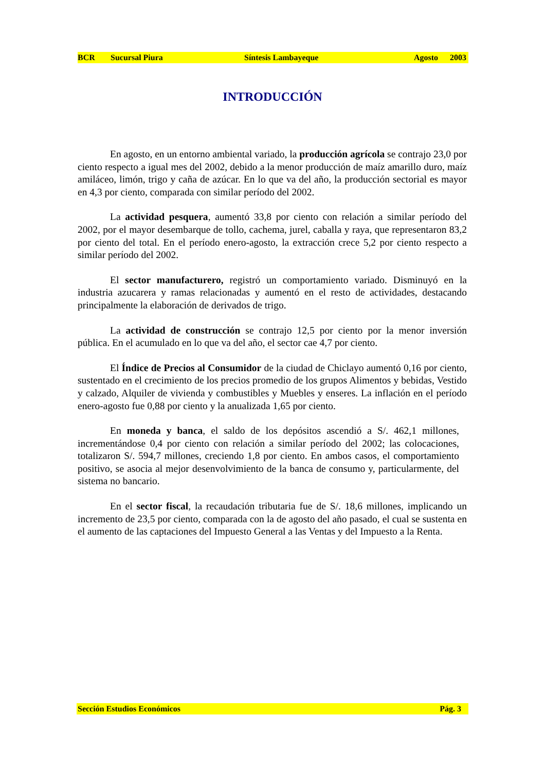BCR Sucursal Piura Síntesis Lambayeque Agosto 2003
INTRODUCCIÓN
En agosto, en un entorno ambiental variado, la producción agrícola se contrajo 23,0 por ciento respecto a igual mes del 2002, debido a la menor producción de maíz amarillo duro, maíz amiláceo, limón, trigo y caña de azúcar. En lo que va del año, la producción sectorial es mayor en 4,3 por ciento, comparada con similar período del 2002.
La actividad pesquera, aumentó 33,8 por ciento con relación a similar período del 2002, por el mayor desembarque de tollo, cachema, jurel, caballa y raya, que representaron 83,2 por ciento del total. En el período enero-agosto, la extracción crece 5,2 por ciento respecto a similar período del 2002.
El sector manufacturero, registró un comportamiento variado. Disminuyó en la industria azucarera y ramas relacionadas y aumentó en el resto de actividades, destacando principalmente la elaboración de derivados de trigo.
La actividad de construcción se contrajo 12,5 por ciento por la menor inversión pública. En el acumulado en lo que va del año, el sector cae 4,7 por ciento.
El Índice de Precios al Consumidor de la ciudad de Chiclayo aumentó 0,16 por ciento, sustentado en el crecimiento de los precios promedio de los grupos Alimentos y bebidas, Vestido y calzado, Alquiler de vivienda y combustibles y Muebles y enseres. La inflación en el período enero-agosto fue 0,88 por ciento y la anualizada 1,65 por ciento.
En moneda y banca, el saldo de los depósitos ascendió a S/. 462,1 millones, incrementándose 0,4 por ciento con relación a similar período del 2002; las colocaciones, totalizaron S/. 594,7 millones, creciendo 1,8 por ciento. En ambos casos, el comportamiento positivo, se asocia al mejor desenvolvimiento de la banca de consumo y, particularmente, del sistema no bancario.
En el sector fiscal, la recaudación tributaria fue de S/. 18,6 millones, implicando un incremento de 23,5 por ciento, comparada con la de agosto del año pasado, el cual se sustenta en el aumento de las captaciones del Impuesto General a las Ventas y del Impuesto a la Renta.
Sección Estudios Económicos Pág. 3